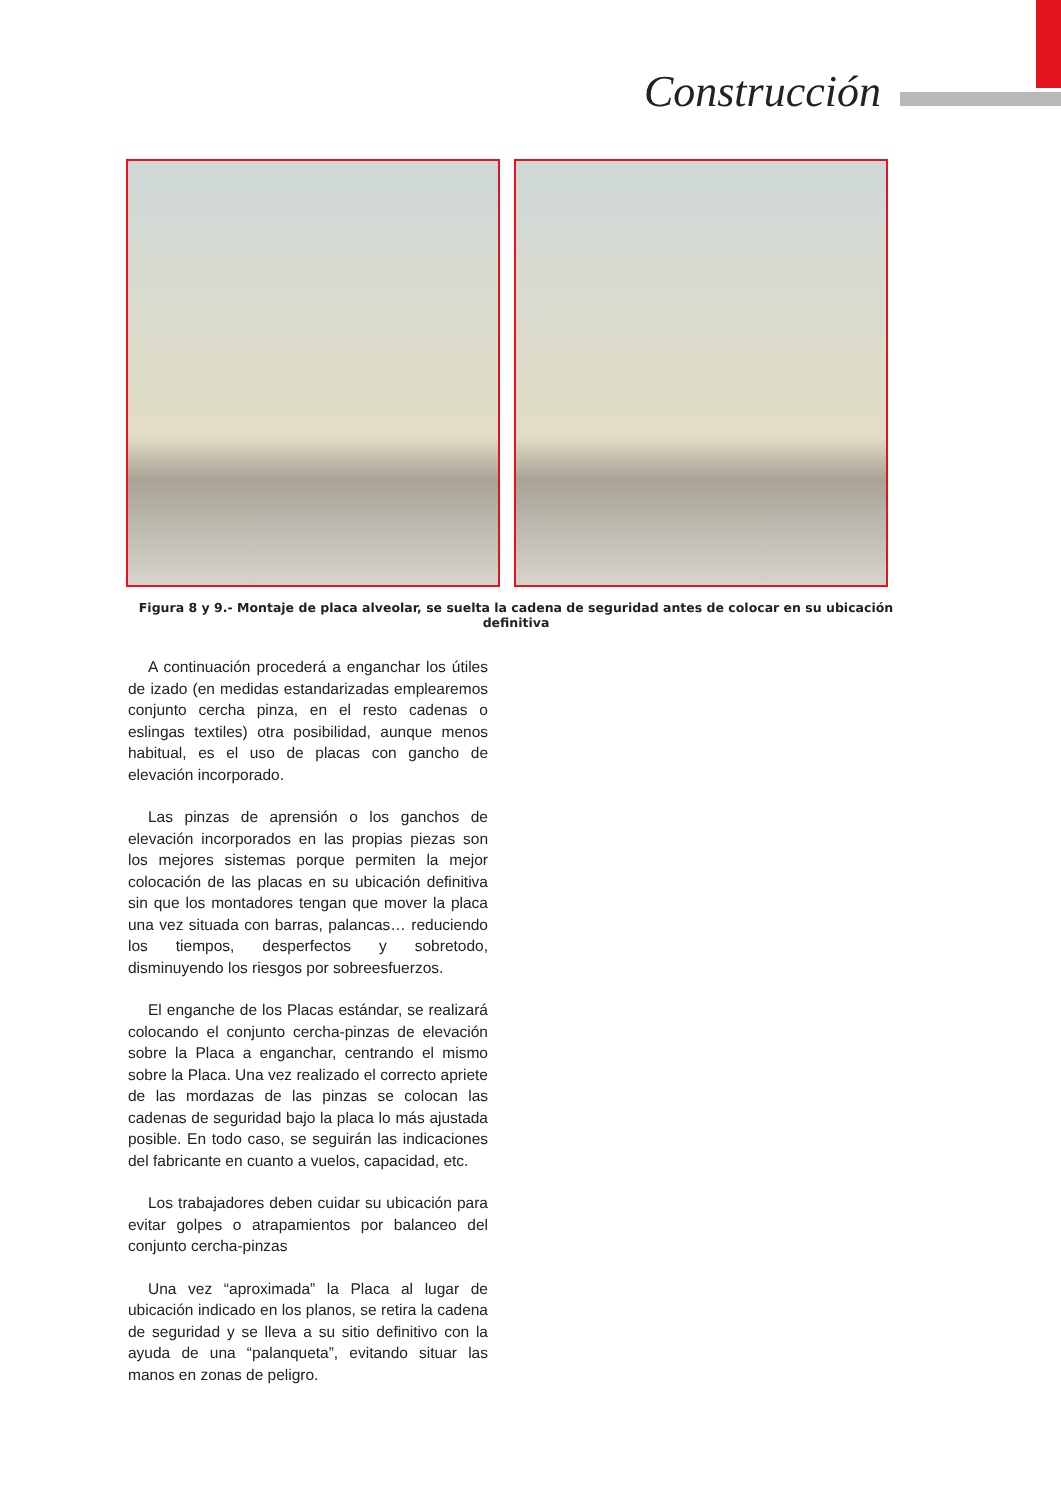Construcción
Figura 8 y 9.- Montaje de placa alveolar, se suelta la cadena de seguridad antes de colocar en su ubicación definitiva
A continuación procederá a enganchar los útiles de izado (en medidas estandarizadas emplearemos conjunto cercha pinza, en el resto cadenas o eslingas textiles) otra posibilidad, aunque menos habitual, es el uso de placas con gancho de elevación incorporado.
Las pinzas de aprensión o los ganchos de elevación incorporados en las propias piezas son los mejores sistemas porque permiten la mejor colocación de las placas en su ubicación definitiva sin que los montadores tengan que mover la placa una vez situada con barras, palancas… reduciendo los tiempos, desperfectos y sobretodo, disminuyendo los riesgos por sobreesfuerzos.
El enganche de los Placas estándar, se realizará colocando el conjunto cercha-pinzas de elevación sobre la Placa a enganchar, centrando el mismo sobre la Placa. Una vez realizado el correcto apriete de las mordazas de las pinzas se colocan las cadenas de seguridad bajo la placa lo más ajustada posible. En todo caso, se seguirán las indicaciones del fabricante en cuanto a vuelos, capacidad, etc.
Los trabajadores deben cuidar su ubicación para evitar golpes o atrapamientos por balanceo del conjunto cercha-pinzas
Una vez “aproximada” la Placa al lugar de ubicación indicado en los planos, se retira la cadena de seguridad y se lleva a su sitio definitivo con la ayuda de una “palanqueta”, evitando situar las manos en zonas de peligro.